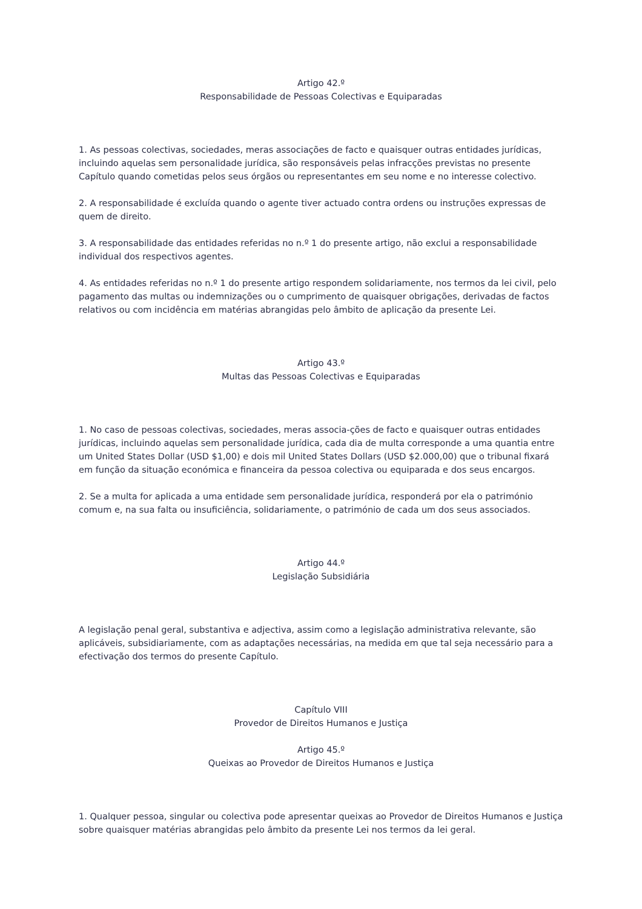Artigo 42.º
Responsabilidade de Pessoas Colectivas e Equiparadas
1. As pessoas colectivas, sociedades, meras associações de facto e quaisquer outras entidades jurídicas, incluindo aquelas sem personalidade jurídica, são responsáveis pelas infracções previstas no presente Capítulo quando cometidas pelos seus órgãos ou representantes em seu nome e no interesse colectivo.
2. A responsabilidade é excluída quando o agente tiver actuado contra ordens ou instruções expressas de quem de direito.
3. A responsabilidade das entidades referidas no n.º 1 do presente artigo, não exclui a responsabilidade individual dos respectivos agentes.
4. As entidades referidas no n.º 1 do presente artigo respondem solidariamente, nos termos da lei civil, pelo pagamento das multas ou indemnizações ou o cumprimento de quaisquer obrigações, derivadas de factos relativos ou com incidência em matérias abrangidas pelo âmbito de aplicação da presente Lei.
Artigo 43.º
Multas das Pessoas Colectivas e Equiparadas
1. No caso de pessoas colectivas, sociedades, meras associa-ções de facto e quaisquer outras entidades jurídicas, incluindo aquelas sem personalidade jurídica, cada dia de multa corresponde a uma quantia entre um United States Dollar (USD $1,00) e dois mil United States Dollars (USD $2.000,00) que o tribunal fixará em função da situação económica e financeira da pessoa colectiva ou equiparada e dos seus encargos.
2. Se a multa for aplicada a uma entidade sem personalidade jurídica, responderá por ela o património comum e, na sua falta ou insuficiência, solidariamente, o património de cada um dos seus associados.
Artigo 44.º
Legislação Subsidiária
A legislação penal geral, substantiva e adjectiva, assim como a legislação administrativa relevante, são aplicáveis, subsidiariamente, com as adaptações necessárias, na medida em que tal seja necessário para a efectivação dos termos do presente Capítulo.
Capítulo VIII
Provedor de Direitos Humanos e Justiça
Artigo 45.º
Queixas ao Provedor de Direitos Humanos e Justiça
1. Qualquer pessoa, singular ou colectiva pode apresentar queixas ao Provedor de Direitos Humanos e Justiça sobre quaisquer matérias abrangidas pelo âmbito da presente Lei nos termos da lei geral.